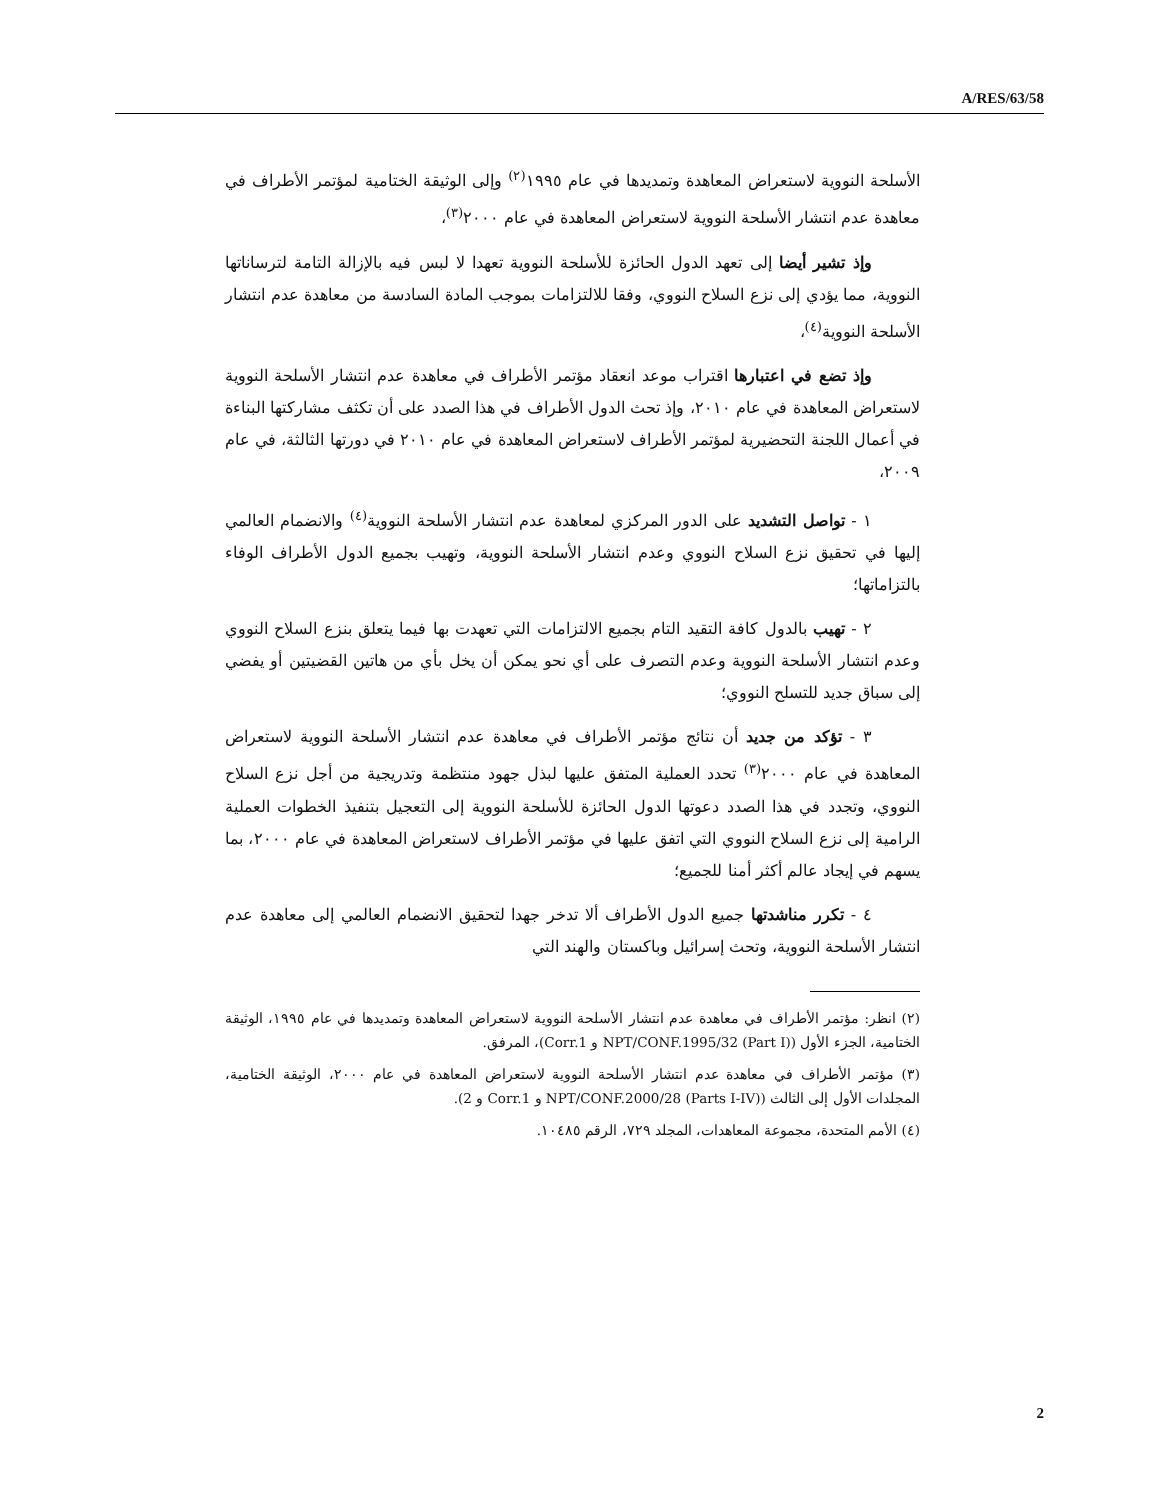A/RES/63/58
الأسلحة النووية لاستعراض المعاهدة وتمديدها في عام ١٩٩٥<sup>(٢)</sup> وإلى الوثيقة الختامية لمؤتمر الأطراف في معاهدة عدم انتشار الأسلحة النووية لاستعراض المعاهدة في عام ٢٠٠٠<sup>(٣)</sup>،
وإذ تشير أيضا إلى تعهد الدول الحائزة للأسلحة النووية تعهدا لا لبس فيه بالإزالة التامة لترساناتها النووية، مما يؤدي إلى نزع السلاح النووي، وفقا للالتزامات بموجب المادة السادسة من معاهدة عدم انتشار الأسلحة النووية<sup>(٤)</sup>،
وإذ تضع في اعتبارها اقتراب موعد انعقاد مؤتمر الأطراف في معاهدة عدم انتشار الأسلحة النووية لاستعراض المعاهدة في عام ٢٠١٠، وإذ تحث الدول الأطراف في هذا الصدد على أن تكثف مشاركتها البناءة في أعمال اللجنة التحضيرية لمؤتمر الأطراف لاستعراض المعاهدة في عام ٢٠١٠ في دورتها الثالثة، في عام ٢٠٠٩،
١ - تواصل التشديد على الدور المركزي لمعاهدة عدم انتشار الأسلحة النووية<sup>(٤)</sup> والانضمام العالمي إليها في تحقيق نزع السلاح النووي وعدم انتشار الأسلحة النووية، وتهيب بجميع الدول الأطراف الوفاء بالتزاماتها؛
٢ - تهيب بالدول كافة التقيد التام بجميع الالتزامات التي تعهدت بها فيما يتعلق بنزع السلاح النووي وعدم انتشار الأسلحة النووية وعدم التصرف على أي نحو يمكن أن يخل بأي من هاتين القضيتين أو يفضي إلى سباق جديد للتسلح النووي؛
٣ - تؤكد من جديد أن نتائج مؤتمر الأطراف في معاهدة عدم انتشار الأسلحة النووية لاستعراض المعاهدة في عام ٢٠٠٠<sup>(٣)</sup> تحدد العملية المتفق عليها لبذل جهود منتظمة وتدريجية من أجل نزع السلاح النووي، وتجدد في هذا الصدد دعوتها الدول الحائزة للأسلحة النووية إلى التعجيل بتنفيذ الخطوات العملية الرامية إلى نزع السلاح النووي التي اتفق عليها في مؤتمر الأطراف لاستعراض المعاهدة في عام ٢٠٠٠، بما يسهم في إيجاد عالم أكثر أمنا للجميع؛
٤ - تكرر مناشدتها جميع الدول الأطراف ألا تدخر جهدا لتحقيق الانضمام العالمي إلى معاهدة عدم انتشار الأسلحة النووية، وتحث إسرائيل وباكستان والهند التي
(٢) انظر: مؤتمر الأطراف في معاهدة عدم انتشار الأسلحة النووية لاستعراض المعاهدة وتمديدها في عام ١٩٩٥، الوثيقة الختامية، الجزء الأول (NPT/CONF.1995/32 (Part I) و Corr.1)، المرفق.
(٣) مؤتمر الأطراف في معاهدة عدم انتشار الأسلحة النووية لاستعراض المعاهدة في عام ٢٠٠٠، الوثيقة الختامية، المجلدات الأول إلى الثالث (NPT/CONF.2000/28 (Parts I-IV) و Corr.1 و 2).
(٤) الأمم المتحدة، مجموعة المعاهدات، المجلد ٧٢٩، الرقم ١٠٤٨٥.
2